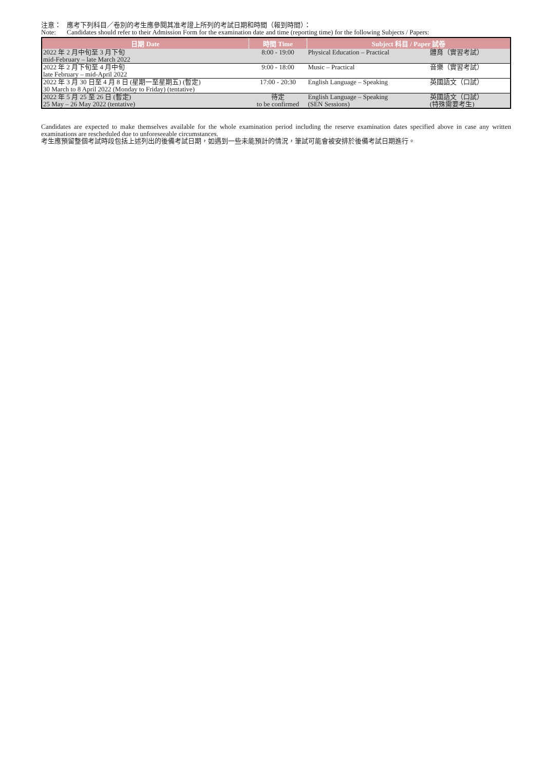注意： 應考下列科目／卷別的考生應參閱其准考證上所列的考試日期和時間（報到時間）：
Note: Candidates should refer to their Admission Form for the examination date and time (reporting time) for the following Subjects / Papers:
| 日期 Date | 時間 Time | Subject 科目 / Paper 試卷 | |
| --- | --- | --- | --- |
| 2022 年 2 月中旬至 3 月下旬 mid-February – late March 2022 | 8:00 - 19:00 | Physical Education – Practical | 體育（實習考試） |
| 2022 年 2 月下旬至 4 月中旬 late February – mid-April 2022 | 9:00 - 18:00 | Music – Practical | 音樂（實習考試） |
| 2022 年 3 月 30 日至 4 月 8 日 (星期一至星期五) (暫定) 30 March to 8 April 2022 (Monday to Friday) (tentative) | 17:00 - 20:30 | English Language – Speaking | 英國語文（口試） |
| 2022 年 5 月 25 至 26 日 (暫定) 25 May – 26 May 2022 (tentative) | 待定 to be confirmed | English Language – Speaking (SEN Sessions) | 英國語文（口試） (特殊需要考生) |
Candidates are expected to make themselves available for the whole examination period including the reserve examination dates specified above in case any written examinations are rescheduled due to unforeseeable circumstances.
考生應預留整個考試時段包括上述列出的後備考試日期，如遇到一些未能預計的情況，筆試可能會被安排於後備考試日期進行。